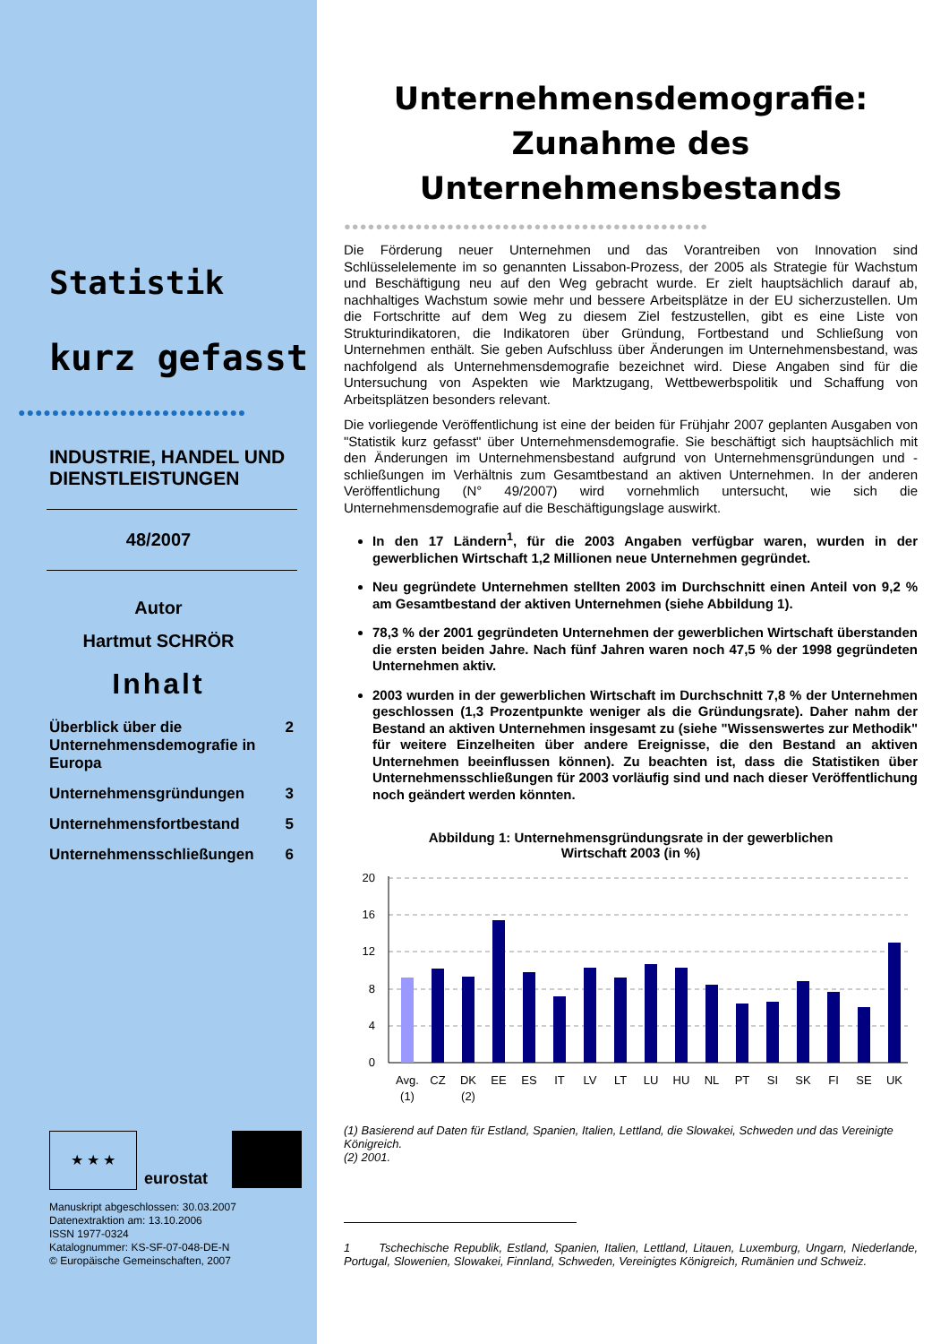Statistik
kurz gefasst
●●●●●●●●●●●●●●●●●●●●●●●●●●●
INDUSTRIE, HANDEL UND
DIENSTLEISTUNGEN
48/2007
Autor
Hartmut SCHRÖR
Inhalt
Überblick über die Unternehmensdemografie in Europa 2
Unternehmensgründungen 3
Unternehmensfortbestand 5
Unternehmensschließungen 6
★ ★ ★
eurostat
Manuskript abgeschlossen: 30.03.2007
Datenextraktion am: 13.10.2006
ISSN 1977-0324
Katalognummer: KS-SF-07-048-DE-N
© Europäische Gemeinschaften, 2007
Unternehmensdemografie:
Zunahme des
Unternehmensbestands
●●●●●●●●●●●●●●●●●●●●●●●●●●●●●●●●●●●●●●●●●●●●●●
Die Förderung neuer Unternehmen und das Vorantreiben von Innovation sind Schlüsselelemente im so genannten Lissabon-Prozess, der 2005 als Strategie für Wachstum und Beschäftigung neu auf den Weg gebracht wurde. Er zielt hauptsächlich darauf ab, nachhaltiges Wachstum sowie mehr und bessere Arbeitsplätze in der EU sicherzustellen. Um die Fortschritte auf dem Weg zu diesem Ziel festzustellen, gibt es eine Liste von Strukturindikatoren, die Indikatoren über Gründung, Fortbestand und Schließung von Unternehmen enthält. Sie geben Aufschluss über Änderungen im Unternehmensbestand, was nachfolgend als Unternehmensdemografie bezeichnet wird. Diese Angaben sind für die Untersuchung von Aspekten wie Marktzugang, Wettbewerbspolitik und Schaffung von Arbeitsplätzen besonders relevant.
Die vorliegende Veröffentlichung ist eine der beiden für Frühjahr 2007 geplanten Ausgaben von "Statistik kurz gefasst" über Unternehmensdemografie. Sie beschäftigt sich hauptsächlich mit den Änderungen im Unternehmensbestand aufgrund von Unternehmensgründungen und -schließungen im Verhältnis zum Gesamtbestand an aktiven Unternehmen. In der anderen Veröffentlichung (N° 49/2007) wird vornehmlich untersucht, wie sich die Unternehmensdemografie auf die Beschäftigungslage auswirkt.
In den 17 Ländern<sup>1</sup>, für die 2003 Angaben verfügbar waren, wurden in der gewerblichen Wirtschaft 1,2 Millionen neue Unternehmen gegründet.
Neu gegründete Unternehmen stellten 2003 im Durchschnitt einen Anteil von 9,2 % am Gesamtbestand der aktiven Unternehmen (siehe Abbildung 1).
78,3 % der 2001 gegründeten Unternehmen der gewerblichen Wirtschaft überstanden die ersten beiden Jahre. Nach fünf Jahren waren noch 47,5 % der 1998 gegründeten Unternehmen aktiv.
2003 wurden in der gewerblichen Wirtschaft im Durchschnitt 7,8 % der Unternehmen geschlossen (1,3 Prozentpunkte weniger als die Gründungsrate). Daher nahm der Bestand an aktiven Unternehmen insgesamt zu (siehe "Wissenswertes zur Methodik" für weitere Einzelheiten über andere Ereignisse, die den Bestand an aktiven Unternehmen beeinflussen können). Zu beachten ist, dass die Statistiken über Unternehmensschließungen für 2003 vorläufig sind und nach dieser Veröffentlichung noch geändert werden könnten.
Abbildung 1: Unternehmensgründungsrate in der gewerblichen
Wirtschaft 2003 (in %)
20
16
12
8
4
0
Avg.
(1)
CZ
DK
(2)
EE
ES
IT
LV
LT
LU
HU
NL
PT
SI
SK
FI
SE
UK
(1) Basierend auf Daten für Estland, Spanien, Italien, Lettland, die Slowakei, Schweden und das Vereinigte Königreich.
(2) 2001.
1 Tschechische Republik, Estland, Spanien, Italien, Lettland, Litauen, Luxemburg, Ungarn, Niederlande, Portugal, Slowenien, Slowakei, Finnland, Schweden, Vereinigtes Königreich, Rumänien und Schweiz.